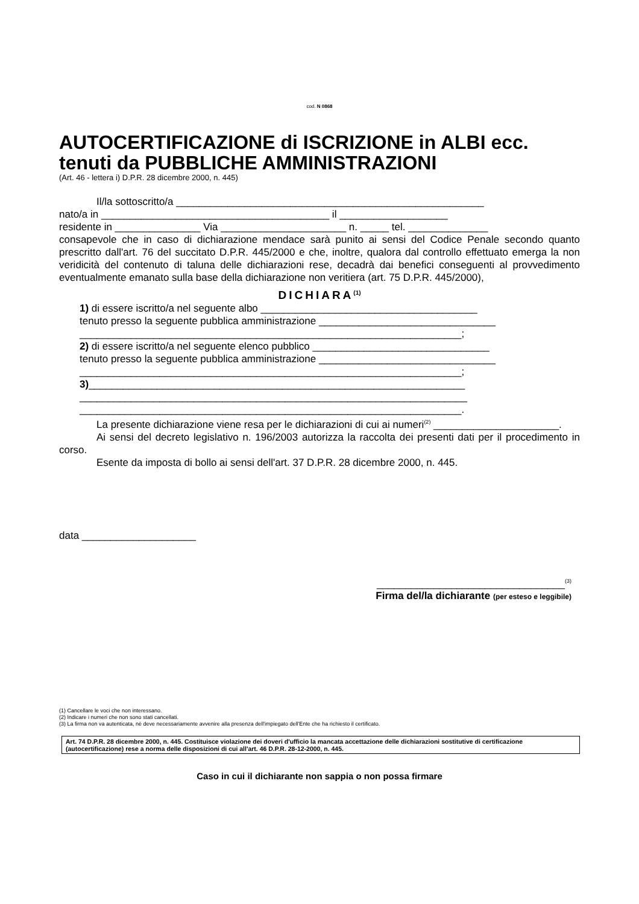cod. N 0868
AUTOCERTIFICAZIONE di ISCRIZIONE in ALBI ecc. tenuti da PUBBLICHE AMMINISTRAZIONI
(Art. 46 - lettera i) D.P.R. 28 dicembre 2000, n. 445)
Il/la sottoscritto/a ______________________________________________________
nato/a in ________________________________________ il ___________________
residente in _______________ Via ______________________ n. _____ tel. ______________
consapevole che in caso di dichiarazione mendace sarà punito ai sensi del Codice Penale secondo quanto prescritto dall'art. 76 del succitato D.P.R. 445/2000 e che, inoltre, qualora dal controllo effettuato emerga la non veridicità del contenuto di taluna delle dichiarazioni rese, decadrà dai benefici conseguenti al provvedimento eventualmente emanato sulla base della dichiarazione non veritiera (art. 75 D.P.R. 445/2000),
DICHIARA<sup>(1)</sup>
1) di essere iscritto/a nel seguente albo ______________________________________
tenuto presso la seguente pubblica amministrazione _______________________________
___________________________________________________________________;
2) di essere iscritto/a nel seguente elenco pubblico _______________________________
tenuto presso la seguente pubblica amministrazione _______________________________
___________________________________________________________________;
3)__________________________________________________________________
____________________________________________________________________
___________________________________________________________________.
La presente dichiarazione viene resa per le dichiarazioni di cui ai numeri<sup>(2)</sup> ______________________.
Ai sensi del decreto legislativo n. 196/2003 autorizza la raccolta dei presenti dati per il procedimento in corso.
Esente da imposta di bollo ai sensi dell'art. 37 D.P.R. 28 dicembre 2000, n. 445.
data ____________________
_________________________________<sup>(3)</sup>
Firma del/la dichiarante (per esteso e leggibile)
(1) Cancellare le voci che non interessano.
(2) Indicare i numeri che non sono stati cancellati.
(3) La firma non va autenticata, nè deve necessariamente avvenire alla presenza dell'impiegato dell'Ente che ha richiesto il certificato.
Art. 74 D.P.R. 28 dicembre 2000, n. 445. Costituisce violazione dei doveri d'ufficio la mancata accettazione delle dichiarazioni sostitutive di certificazione (autocertificazione) rese a norma delle disposizioni di cui all'art. 46 D.P.R. 28-12-2000, n. 445.
Caso in cui il dichiarante non sappia o non possa firmare